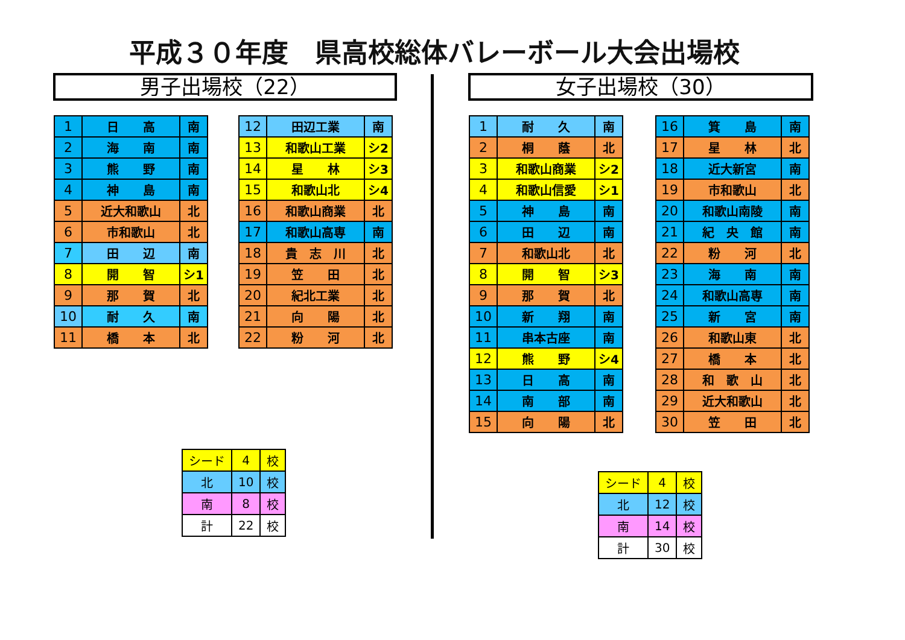平成３０年度　県高校総体バレーボール大会出場校
男子出場校（22） 女子出場校（30）
| 1 | 日 高 | 南 |
| 2 | 海 南 | 南 |
| 3 | 熊 野 | 南 |
| 4 | 神 島 | 南 |
| 5 | 近大和歌山 | 北 |
| 6 | 市和歌山 | 北 |
| 7 | 田 辺 | 南 |
| 8 | 開 智 | シ1 |
| 9 | 那 賀 | 北 |
| 10 | 耐 久 | 南 |
| 11 | 橋 本 | 北 |
| 12 | 田辺工業 | 南 |
| 13 | 和歌山工業 | シ2 |
| 14 | 星 林 | シ3 |
| 15 | 和歌山北 | シ4 |
| 16 | 和歌山商業 | 北 |
| 17 | 和歌山高専 | 南 |
| 18 | 貴 志 川 | 北 |
| 19 | 笠 田 | 北 |
| 20 | 紀北工業 | 北 |
| 21 | 向 陽 | 北 |
| 22 | 粉 河 | 北 |
| シード | 4 | 校 |
| 北 | 10 | 校 |
| 南 | 8 | 校 |
| 計 | 22 | 校 |
| 1 | 耐 久 | 南 |
| 2 | 桐 蔭 | 北 |
| 3 | 和歌山商業 | シ2 |
| 4 | 和歌山信愛 | シ1 |
| 5 | 神 島 | 南 |
| 6 | 田 辺 | 南 |
| 7 | 和歌山北 | 北 |
| 8 | 開 智 | シ3 |
| 9 | 那 賀 | 北 |
| 10 | 新 翔 | 南 |
| 11 | 串本古座 | 南 |
| 12 | 熊 野 | シ4 |
| 13 | 日 高 | 南 |
| 14 | 南 部 | 南 |
| 15 | 向 陽 | 北 |
| 16 | 箕 島 | 南 |
| 17 | 星 林 | 北 |
| 18 | 近大新宮 | 南 |
| 19 | 市和歌山 | 北 |
| 20 | 和歌山南陵 | 南 |
| 21 | 紀 央 館 | 南 |
| 22 | 粉 河 | 北 |
| 23 | 海 南 | 南 |
| 24 | 和歌山高専 | 南 |
| 25 | 新 宮 | 南 |
| 26 | 和歌山東 | 北 |
| 27 | 橋 本 | 北 |
| 28 | 和 歌 山 | 北 |
| 29 | 近大和歌山 | 北 |
| 30 | 笠 田 | 北 |
| シード | 4 | 校 |
| 北 | 12 | 校 |
| 南 | 14 | 校 |
| 計 | 30 | 校 |